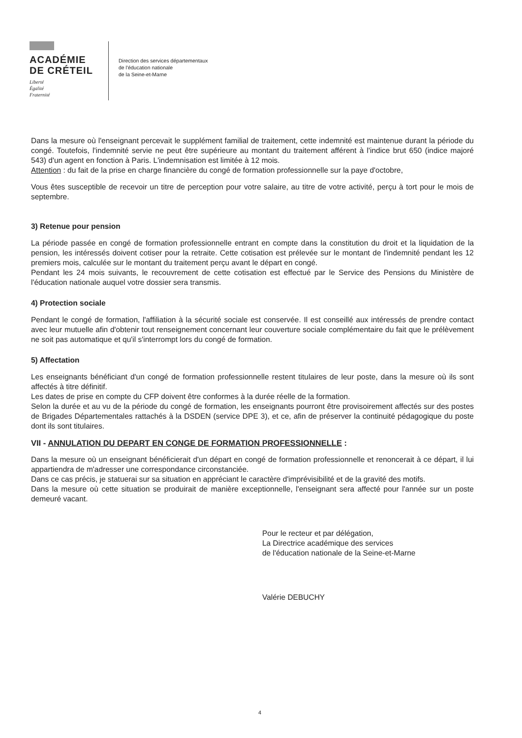ACADÉMIE
DE CRÉTEIL
Liberté
Égalité
Fraternité
Direction des services départementaux
de l'éducation nationale
de la Seine-et-Marne
Dans la mesure où l'enseignant percevait le supplément familial de traitement, cette indemnité est maintenue durant la période du congé. Toutefois, l'indemnité servie ne peut être supérieure au montant du traitement afférent à l'indice brut 650 (indice majoré 543) d'un agent en fonction à Paris. L'indemnisation est limitée à 12 mois.
Attention : du fait de la prise en charge financière du congé de formation professionnelle sur la paye d'octobre,
Vous êtes susceptible de recevoir un titre de perception pour votre salaire, au titre de votre activité, perçu à tort pour le mois de septembre.
3) Retenue pour pension
La période passée en congé de formation professionnelle entrant en compte dans la constitution du droit et la liquidation de la pension, les intéressés doivent cotiser pour la retraite. Cette cotisation est prélevée sur le montant de l'indemnité pendant les 12 premiers mois, calculée sur le montant du traitement perçu avant le départ en congé.
Pendant les 24 mois suivants, le recouvrement de cette cotisation est effectué par le Service des Pensions du Ministère de l'éducation nationale auquel votre dossier sera transmis.
4) Protection sociale
Pendant le congé de formation, l'affiliation à la sécurité sociale est conservée. Il est conseillé aux intéressés de prendre contact avec leur mutuelle afin d'obtenir tout renseignement concernant leur couverture sociale complémentaire du fait que le prélèvement ne soit pas automatique et qu'il s'interrompt lors du congé de formation.
5) Affectation
Les enseignants bénéficiant d'un congé de formation professionnelle restent titulaires de leur poste, dans la mesure où ils sont affectés à titre définitif.
Les dates de prise en compte du CFP doivent être conformes à la durée réelle de la formation.
Selon la durée et au vu de la période du congé de formation, les enseignants pourront être provisoirement affectés sur des postes de Brigades Départementales rattachés à la DSDEN (service DPE 3), et ce, afin de préserver la continuité pédagogique du poste dont ils sont titulaires.
VII - ANNULATION DU DEPART EN CONGE DE FORMATION PROFESSIONNELLE :
Dans la mesure où un enseignant bénéficierait d'un départ en congé de formation professionnelle et renoncerait à ce départ, il lui appartiendra de m'adresser une correspondance circonstanciée.
Dans ce cas précis, je statuerai sur sa situation en appréciant le caractère d'imprévisibilité et de la gravité des motifs.
Dans la mesure où cette situation se produirait de manière exceptionnelle, l'enseignant sera affecté pour l'année sur un poste demeuré vacant.
Pour le recteur et par délégation,
La Directrice académique des services
de l'éducation nationale de la Seine-et-Marne
Valérie DEBUCHY
4